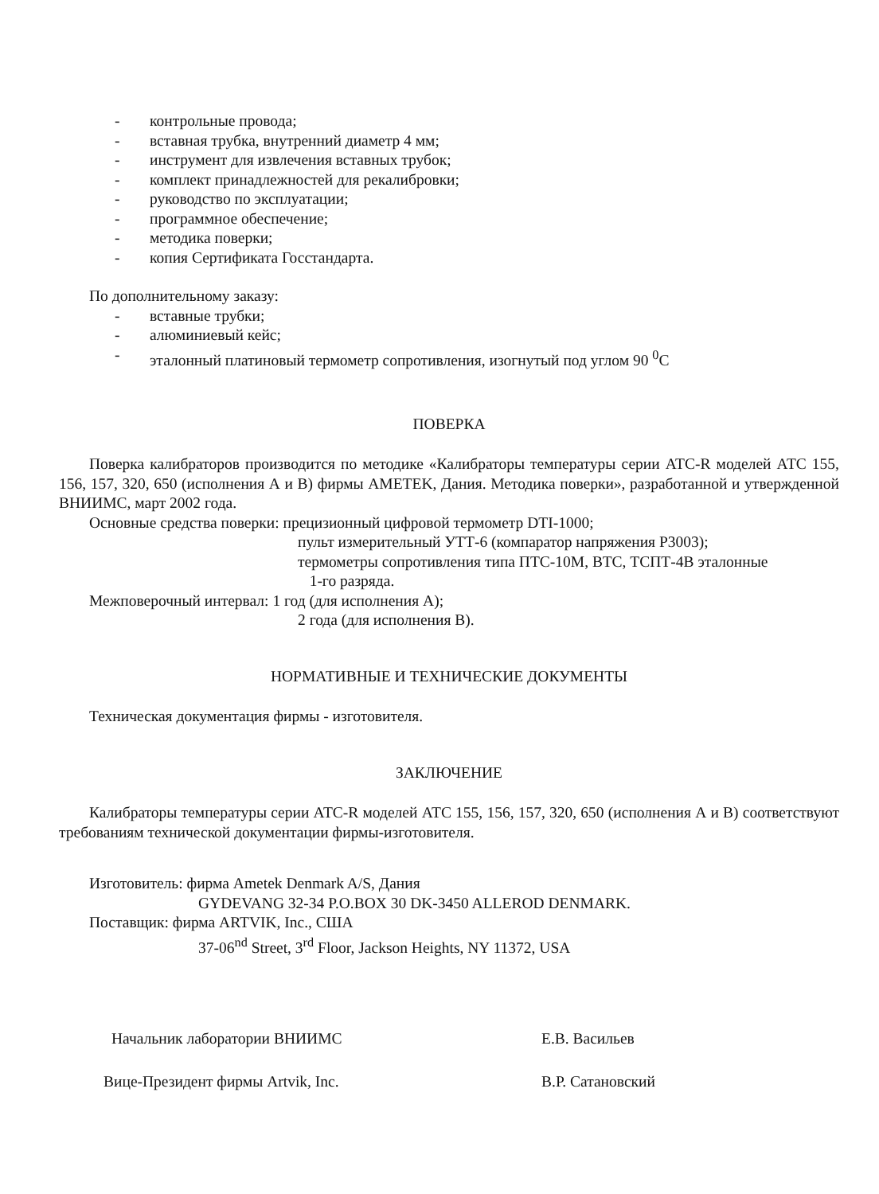- контрольные провода;
- вставная трубка, внутренний диаметр 4 мм;
- инструмент для извлечения вставных трубок;
- комплект принадлежностей для рекалибровки;
- руководство по эксплуатации;
- программное обеспечение;
- методика поверки;
- копия Сертификата Госстандарта.
По дополнительному заказу:
- вставные трубки;
- алюминиевый кейс;
- эталонный платиновый термометр сопротивления, изогнутый под углом 90 <sup>0</sup>С
ПОВЕРКА
Поверка калибраторов производится по методике «Калибраторы температуры серии АТС-R моделей АТС 155, 156, 157, 320, 650 (исполнения А и В) фирмы AMETEK, Дания. Методика поверки», разработанной и утвержденной ВНИИМС, март 2002 года.
Основные средства поверки: прецизионный цифровой термометр DTI-1000;
пульт измерительный УТТ-6 (компаратор напряжения Р3003);
термометры сопротивления типа ПТС-10М, ВТС, ТСПТ-4В эталонные
1-го разряда.
Межповерочный интервал: 1 год (для исполнения А);
2 года (для исполнения В).
НОРМАТИВНЫЕ И ТЕХНИЧЕСКИЕ ДОКУМЕНТЫ
Техническая документация фирмы - изготовителя.
ЗАКЛЮЧЕНИЕ
Калибраторы температуры серии АТС-R моделей АТС 155, 156, 157, 320, 650 (исполнения А и В) соответствуют требованиям технической документации фирмы-изготовителя.
Изготовитель: фирма Ametek Denmark A/S, Дания
GYDEVANG 32-34 P.O.BOX 30 DK-3450 ALLEROD DENMARK.
Поставщик: фирма ARTVIK, Inc., США
37-06<sup>nd</sup> Street, 3<sup>rd</sup> Floor, Jackson Heights, NY 11372, USA
Начальник лаборатории ВНИИМС Е.В. Васильев
Вице-Президент фирмы Artvik, Inc. В.Р. Сатановский